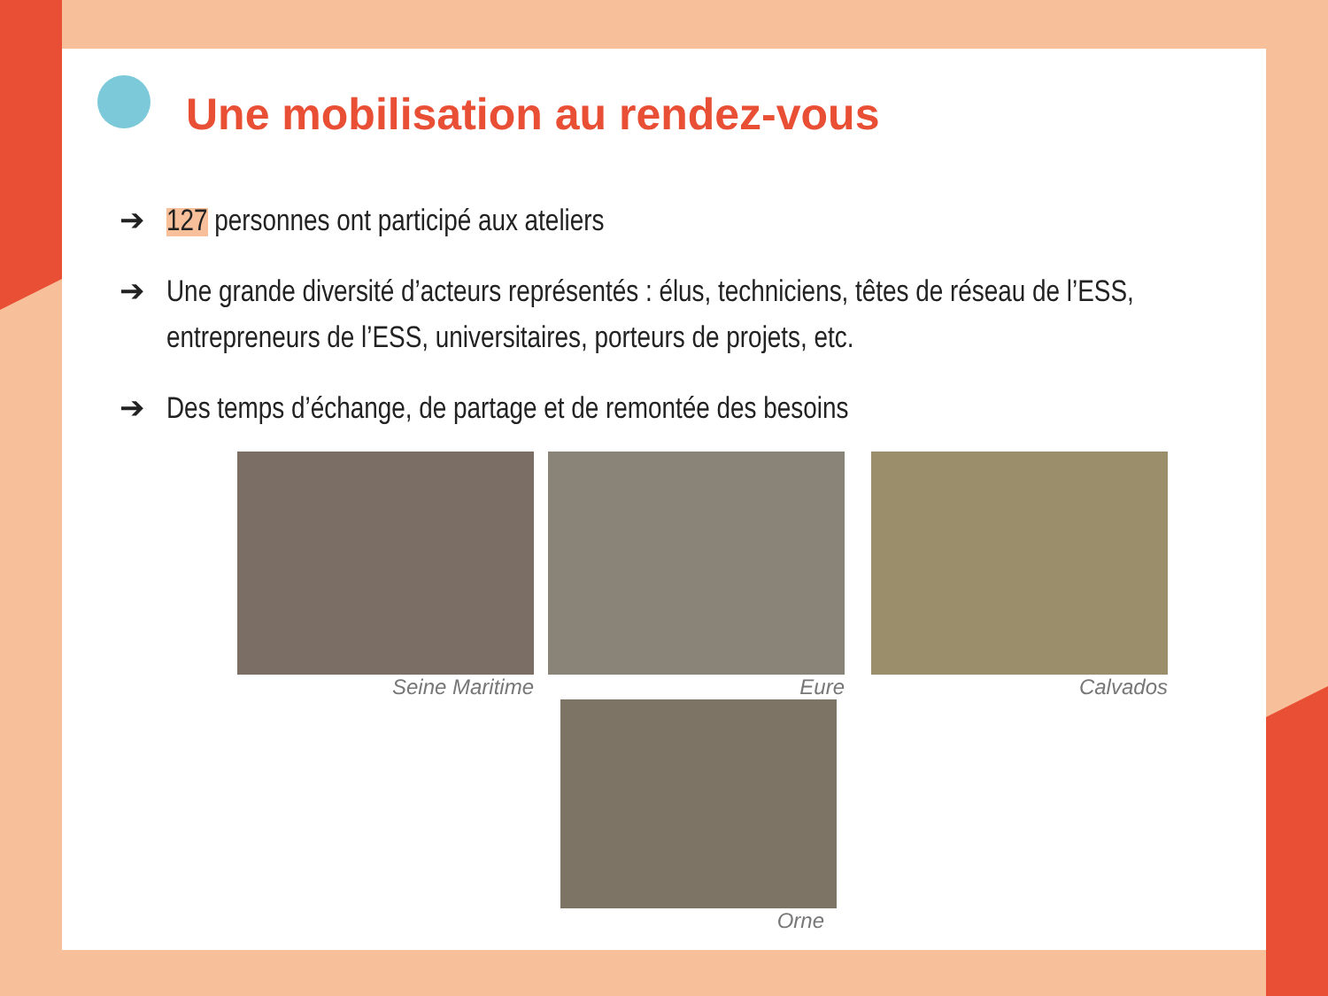Une mobilisation au rendez-vous
➔ 127 personnes ont participé aux ateliers
➔ Une grande diversité d’acteurs représentés : élus, techniciens, têtes de réseau de l’ESS, entrepreneurs de l’ESS, universitaires, porteurs de projets, etc.
➔ Des temps d’échange, de partage et de remontée des besoins
Seine Maritime Eure
Orne
Calvados